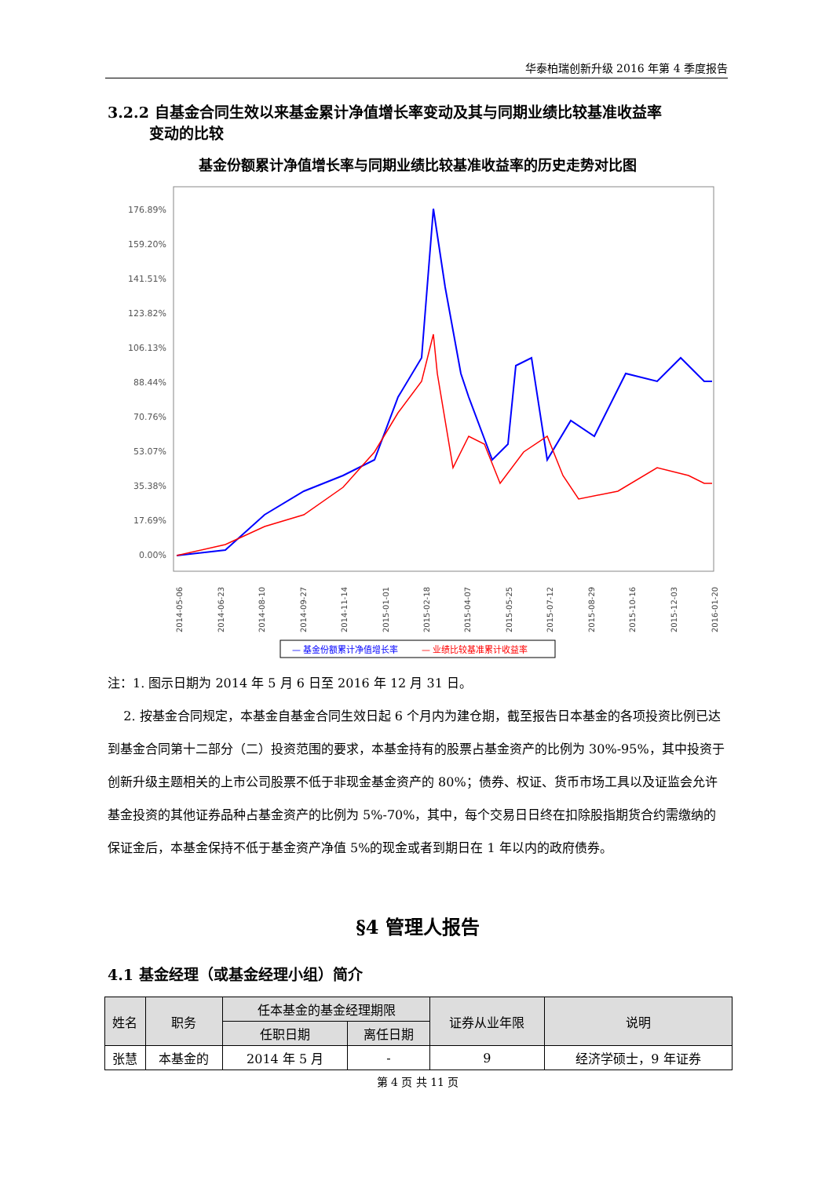华泰柏瑞创新升级 2016 年第 4 季度报告
3.2.2 自基金合同生效以来基金累计净值增长率变动及其与同期业绩比较基准收益率
变动的比较
基金份额累计净值增长率与同期业绩比较基准收益率的历史走势对比图
176.89%
159.20%
141.51%
123.82%
106.13%
88.44%
70.76%
53.07%
35.38%
17.69%
0.00%
2014-05-06
2014-06-23
2014-08-10
2014-09-27
2014-11-14
2015-01-01
2015-02-18
2015-04-07
2015-05-25
2015-07-12
2015-08-29
2015-10-16
2015-12-03
2016-01-20
— 基金份额累计净值增长率
— 业绩比较基准累计收益率
注：1. 图示日期为 2014 年 5 月 6 日至 2016 年 12 月 31 日。
2. 按基金合同规定，本基金自基金合同生效日起 6 个月内为建仓期，截至报告日本基金的各项投资比例已达到基金合同第十二部分（二）投资范围的要求，本基金持有的股票占基金资产的比例为 30%-95%，其中投资于创新升级主题相关的上市公司股票不低于非现金基金资产的 80%；债券、权证、货币市场工具以及证监会允许基金投资的其他证券品种占基金资产的比例为 5%-70%，其中，每个交易日日终在扣除股指期货合约需缴纳的保证金后，本基金保持不低于基金资产净值 5%的现金或者到期日在 1 年以内的政府债券。
§4 管理人报告
4.1 基金经理（或基金经理小组）简介
| 姓名 | 职务 | 任本基金的基金经理期限 | | 证券从业年限 | 说明 |
| --- | --- | --- | --- | --- | --- |
| | | 任职日期 | 离任日期 | | |
| 张慧 | 本基金的 | 2014 年 5 月 | - | 9 | 经济学硕士，9 年证券 |
第 4 页 共 11 页